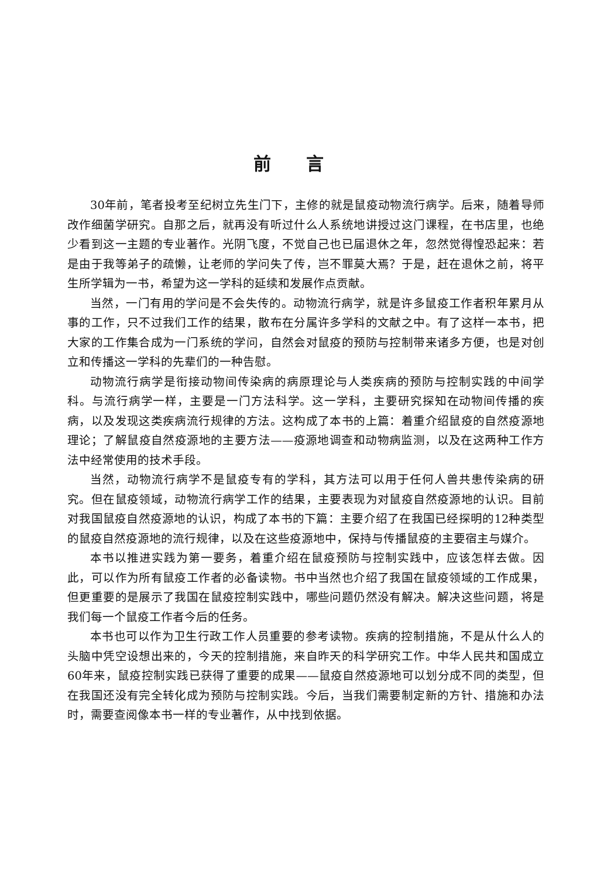前言
30年前，笔者投考至纪树立先生门下，主修的就是鼠疫动物流行病学。后来，随着导师改作细菌学研究。自那之后，就再没有听过什么人系统地讲授过这门课程，在书店里，也绝少看到这一主题的专业著作。光阴飞度，不觉自己也已届退休之年，忽然觉得惶恐起来：若是由于我等弟子的疏懒，让老师的学问失了传，岂不罪莫大焉？于是，赶在退休之前，将平生所学辑为一书，希望为这一学科的延续和发展作点贡献。
当然，一门有用的学问是不会失传的。动物流行病学，就是许多鼠疫工作者积年累月从事的工作，只不过我们工作的结果，散布在分属许多学科的文献之中。有了这样一本书，把大家的工作集合成为一门系统的学问，自然会对鼠疫的预防与控制带来诸多方便，也是对创立和传播这一学科的先辈们的一种告慰。
动物流行病学是衔接动物间传染病的病原理论与人类疾病的预防与控制实践的中间学科。与流行病学一样，主要是一门方法科学。这一学科，主要研究探知在动物间传播的疾病，以及发现这类疾病流行规律的方法。这构成了本书的上篇：着重介绍鼠疫的自然疫源地理论；了解鼠疫自然疫源地的主要方法——疫源地调查和动物病监测，以及在这两种工作方法中经常使用的技术手段。
当然，动物流行病学不是鼠疫专有的学科，其方法可以用于任何人兽共患传染病的研究。但在鼠疫领域，动物流行病学工作的结果，主要表现为对鼠疫自然疫源地的认识。目前对我国鼠疫自然疫源地的认识，构成了本书的下篇：主要介绍了在我国已经探明的12种类型的鼠疫自然疫源地的流行规律，以及在这些疫源地中，保持与传播鼠疫的主要宿主与媒介。
本书以推进实践为第一要务，着重介绍在鼠疫预防与控制实践中，应该怎样去做。因此，可以作为所有鼠疫工作者的必备读物。书中当然也介绍了我国在鼠疫领域的工作成果，但更重要的是展示了我国在鼠疫控制实践中，哪些问题仍然没有解决。解决这些问题，将是我们每一个鼠疫工作者今后的任务。
本书也可以作为卫生行政工作人员重要的参考读物。疾病的控制措施，不是从什么人的头脑中凭空设想出来的，今天的控制措施，来自昨天的科学研究工作。中华人民共和国成立60年来，鼠疫控制实践已获得了重要的成果——鼠疫自然疫源地可以划分成不同的类型，但在我国还没有完全转化成为预防与控制实践。今后，当我们需要制定新的方针、措施和办法时，需要查阅像本书一样的专业著作，从中找到依据。